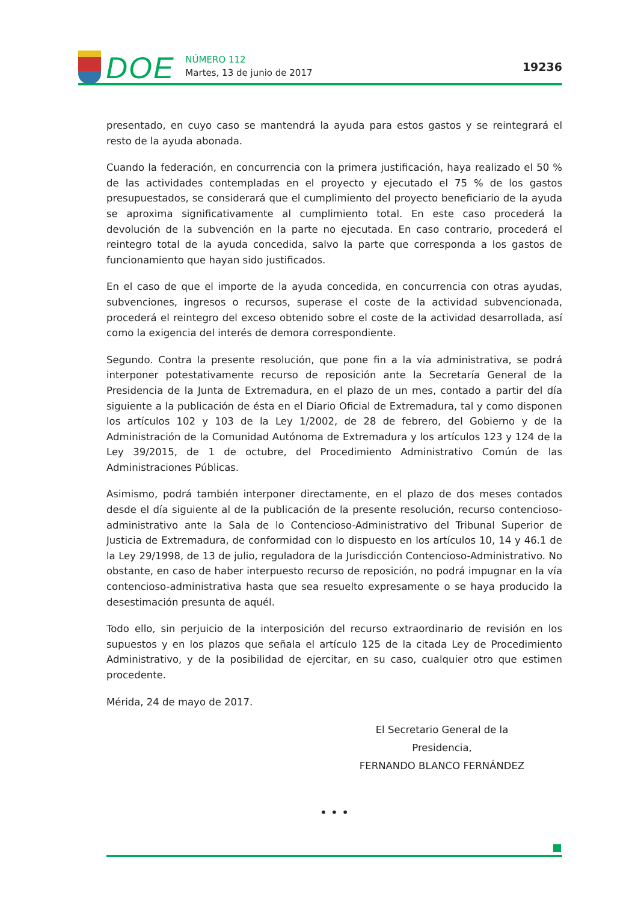DOE
NÚMERO 112
Martes, 13 de junio de 2017
19236
presentado, en cuyo caso se mantendrá la ayuda para estos gastos y se reintegrará el resto de la ayuda abonada.
Cuando la federación, en concurrencia con la primera justificación, haya realizado el 50 % de las actividades contempladas en el proyecto y ejecutado el 75 % de los gastos presupuestados, se considerará que el cumplimiento del proyecto beneficiario de la ayuda se aproxima significativamente al cumplimiento total. En este caso procederá la devolución de la subvención en la parte no ejecutada. En caso contrario, procederá el reintegro total de la ayuda concedida, salvo la parte que corresponda a los gastos de funcionamiento que hayan sido justificados.
En el caso de que el importe de la ayuda concedida, en concurrencia con otras ayudas, subvenciones, ingresos o recursos, superase el coste de la actividad subvencionada, procederá el reintegro del exceso obtenido sobre el coste de la actividad desarrollada, así como la exigencia del interés de demora correspondiente.
Segundo. Contra la presente resolución, que pone fin a la vía administrativa, se podrá interponer potestativamente recurso de reposición ante la Secretaría General de la Presidencia de la Junta de Extremadura, en el plazo de un mes, contado a partir del día siguiente a la publicación de ésta en el Diario Oficial de Extremadura, tal y como disponen los artículos 102 y 103 de la Ley 1/2002, de 28 de febrero, del Gobierno y de la Administración de la Comunidad Autónoma de Extremadura y los artículos 123 y 124 de la Ley 39/2015, de 1 de octubre, del Procedimiento Administrativo Común de las Administraciones Públicas.
Asimismo, podrá también interponer directamente, en el plazo de dos meses contados desde el día siguiente al de la publicación de la presente resolución, recurso contencioso-administrativo ante la Sala de lo Contencioso-Administrativo del Tribunal Superior de Justicia de Extremadura, de conformidad con lo dispuesto en los artículos 10, 14 y 46.1 de la Ley 29/1998, de 13 de julio, reguladora de la Jurisdicción Contencioso-Administrativo. No obstante, en caso de haber interpuesto recurso de reposición, no podrá impugnar en la vía contencioso-administrativa hasta que sea resuelto expresamente o se haya producido la desestimación presunta de aquél.
Todo ello, sin perjuicio de la interposición del recurso extraordinario de revisión en los supuestos y en los plazos que señala el artículo 125 de la citada Ley de Procedimiento Administrativo, y de la posibilidad de ejercitar, en su caso, cualquier otro que estimen procedente.
Mérida, 24 de mayo de 2017.
El Secretario General de la Presidencia,
FERNANDO BLANCO FERNÁNDEZ
• • •